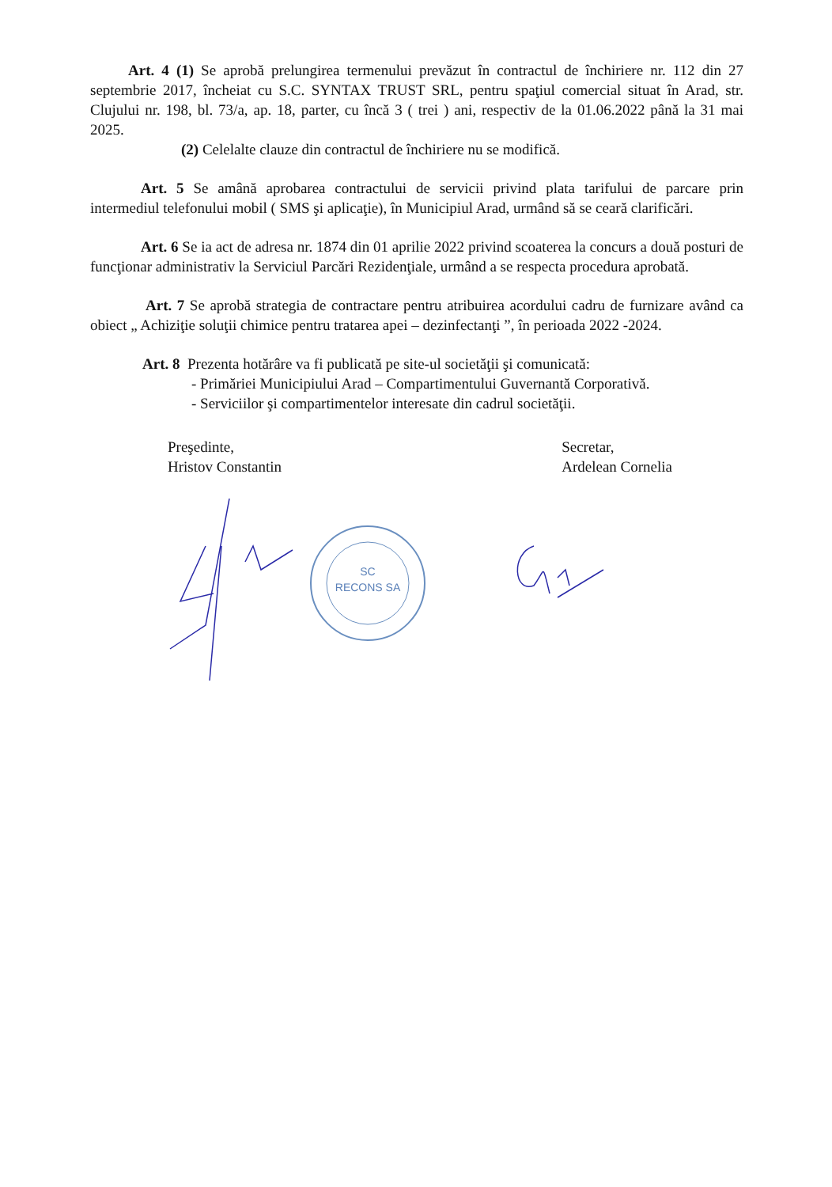Art. 4 (1) Se aprobă prelungirea termenului prevăzut în contractul de închiriere nr. 112 din 27 septembrie 2017, încheiat cu S.C. SYNTAX TRUST SRL, pentru spaţiul comercial situat în Arad, str. Clujului nr. 198, bl. 73/a, ap. 18, parter, cu încă 3 ( trei ) ani, respectiv de la 01.06.2022 până la 31 mai 2025.
(2) Celelalte clauze din contractul de închiriere nu se modifică.
Art. 5 Se amână aprobarea contractului de servicii privind plata tarifului de parcare prin intermediul telefonului mobil ( SMS şi aplicaţie), în Municipiul Arad, urmând să se ceară clarificări.
Art. 6 Se ia act de adresa nr. 1874 din 01 aprilie 2022 privind scoaterea la concurs a două posturi de funcţionar administrativ la Serviciul Parcări Rezidenţiale, urmând a se respecta procedura aprobată.
Art. 7 Se aprobă strategia de contractare pentru atribuirea acordului cadru de furnizare având ca obiect „ Achiziţie soluţii chimice pentru tratarea apei – dezinfectanţi ”, în perioada 2022 -2024.
Art. 8 Prezenta hotărâre va fi publicată pe site-ul societăţii şi comunicată:
- Primăriei Municipiului Arad – Compartimentului Guvernantă Corporativă.
- Serviciilor şi compartimentelor interesate din cadrul societăţii.
Preşedinte,
Hristov Constantin
Secretar,
Ardelean Cornelia
SC
RECONS SA